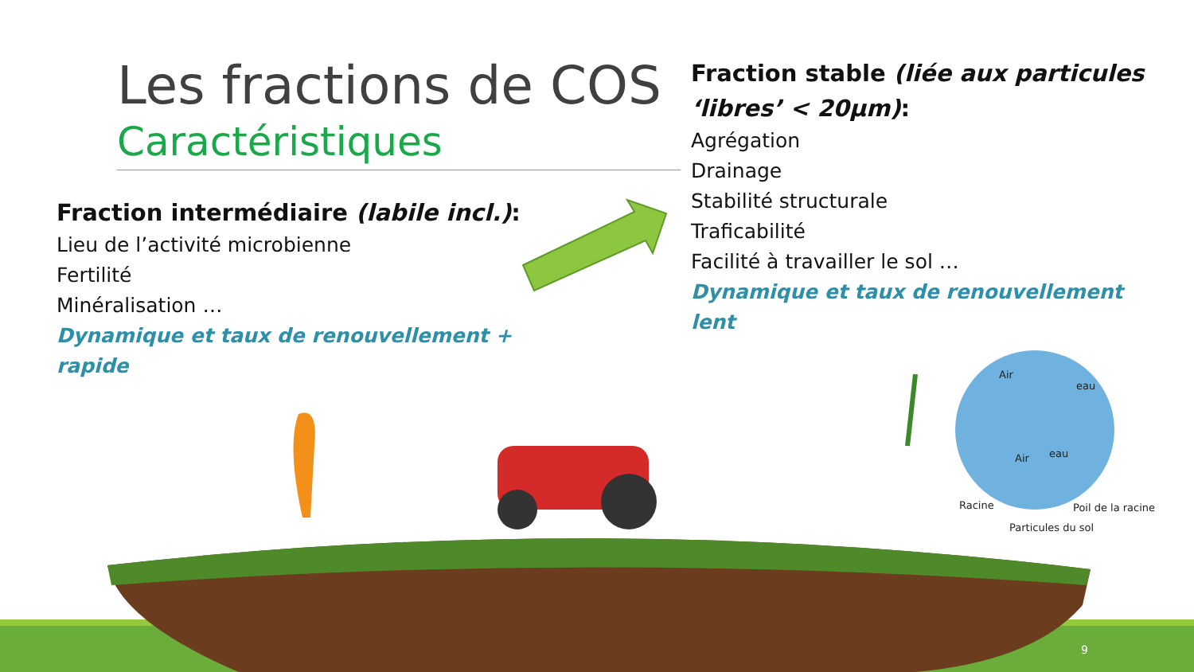Les fractions de COS
Caractéristiques
Fraction intermédiaire (labile incl.):
Lieu de l’activité microbienne
Fertilité
Minéralisation …
Dynamique et taux de renouvellement + rapide
Fraction stable (liée aux particules ‘libres’ < 20µm):
Agrégation
Drainage
Stabilité structurale
Traficabilité
Facilité à travailler le sol …
Dynamique et taux de renouvellement lent
Air
eau
Air eau
Racine Poil de la racine
Particules du sol
9